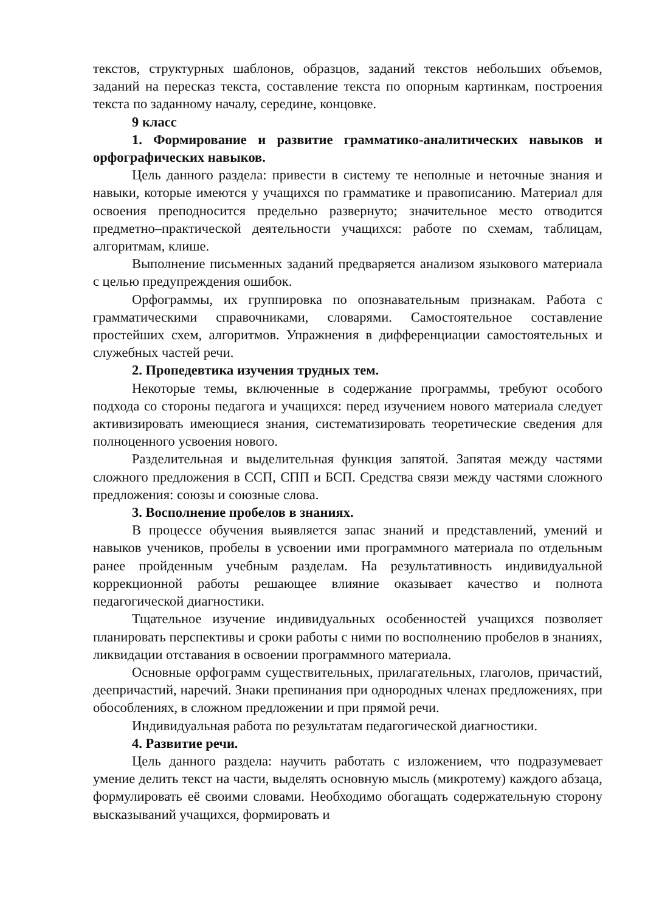текстов, структурных шаблонов, образцов, заданий текстов небольших объемов, заданий на пересказ текста, составление текста по опорным картинкам, построения текста по заданному началу, середине, концовке.
9 класс
1. Формирование и развитие грамматико-аналитических навыков и орфографических навыков.
Цель данного раздела: привести в систему те неполные и неточные знания и навыки, которые имеются у учащихся по грамматике и правописанию. Материал для освоения преподносится предельно развернуто; значительное место отводится предметно–практической деятельности учащихся: работе по схемам, таблицам, алгоритмам, клише.
Выполнение письменных заданий предваряется анализом языкового материала с целью предупреждения ошибок.
Орфограммы, их группировка по опознавательным признакам. Работа с грамматическими справочниками, словарями. Самостоятельное составление простейших схем, алгоритмов. Упражнения в дифференциации самостоятельных и служебных частей речи.
2. Пропедевтика изучения трудных тем.
Некоторые темы, включенные в содержание программы, требуют особого подхода со стороны педагога и учащихся: перед изучением нового материала следует активизировать имеющиеся знания, систематизировать теоретические сведения для полноценного усвоения нового.
Разделительная и выделительная функция запятой. Запятая между частями сложного предложения в ССП, СПП и БСП. Средства связи между частями сложного предложения: союзы и союзные слова.
3. Восполнение пробелов в знаниях.
В процессе обучения выявляется запас знаний и представлений, умений и навыков учеников, пробелы в усвоении ими программного материала по отдельным ранее пройденным учебным разделам. На результативность индивидуальной коррекционной работы решающее влияние оказывает качество и полнота педагогической диагностики.
Тщательное изучение индивидуальных особенностей учащихся позволяет планировать перспективы и сроки работы с ними по восполнению пробелов в знаниях, ликвидации отставания в освоении программного материала.
Основные орфограмм существительных, прилагательных, глаголов, причастий, деепричастий, наречий. Знаки препинания при однородных членах предложениях, при обособлениях, в сложном предложении и при прямой речи.
Индивидуальная работа по результатам педагогической диагностики.
4. Развитие речи.
Цель данного раздела: научить работать с изложением, что подразумевает умение делить текст на части, выделять основную мысль (микротему) каждого абзаца, формулировать её своими словами. Необходимо обогащать содержательную сторону высказываний учащихся, формировать и